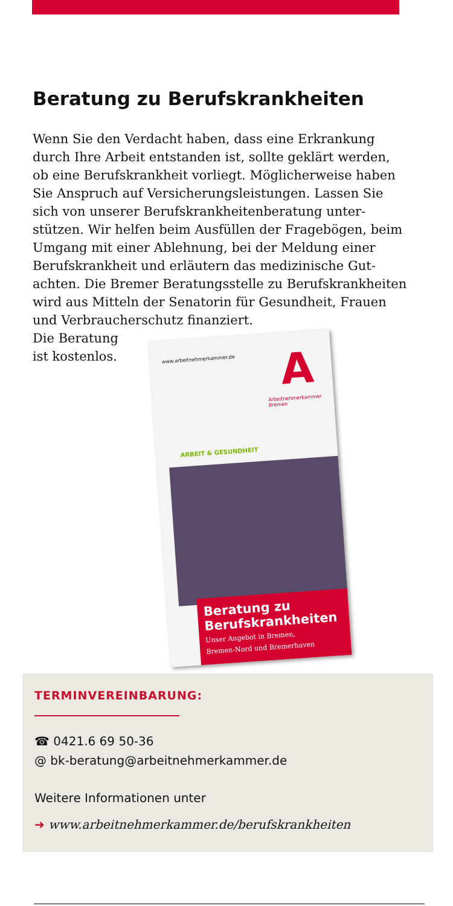Beratung zu Berufskrankheiten
Wenn Sie den Verdacht haben, dass eine Erkrankung durch Ihre Arbeit entstanden ist, sollte geklärt werden, ob eine Berufskrankheit vorliegt. Möglicherweise haben Sie Anspruch auf Versicherungsleistungen. Lassen Sie sich von unserer Berufskrankheitenberatung unter­stützen. Wir helfen beim Ausfüllen der Fragebögen, beim Umgang mit einer Ablehnung, bei der Meldung einer Berufskrankheit und erläutern das medizinische Gut­achten. Die Bremer Beratungsstelle zu Berufskrankheiten wird aus Mitteln der Senatorin für Gesundheit, Frauen und Verbraucherschutz finanziert.
Die Beratung ist kostenlos.
www.arbeitnehmerkammer.de A
Arbeitnehmerkammer
Bremen
ARBEIT & GESUNDHEIT
Beratung zu
Berufskrankheiten
Unser Angebot in Bremen,
Bremen-Nord und Bremerhaven
TERMINVEREINBARUNG:
☎ 0421.6 69 50-36
@ bk-beratung@arbeitnehmerkammer.de
Weitere Informationen unter
➜ www.arbeitnehmerkammer.de/berufskrankheiten